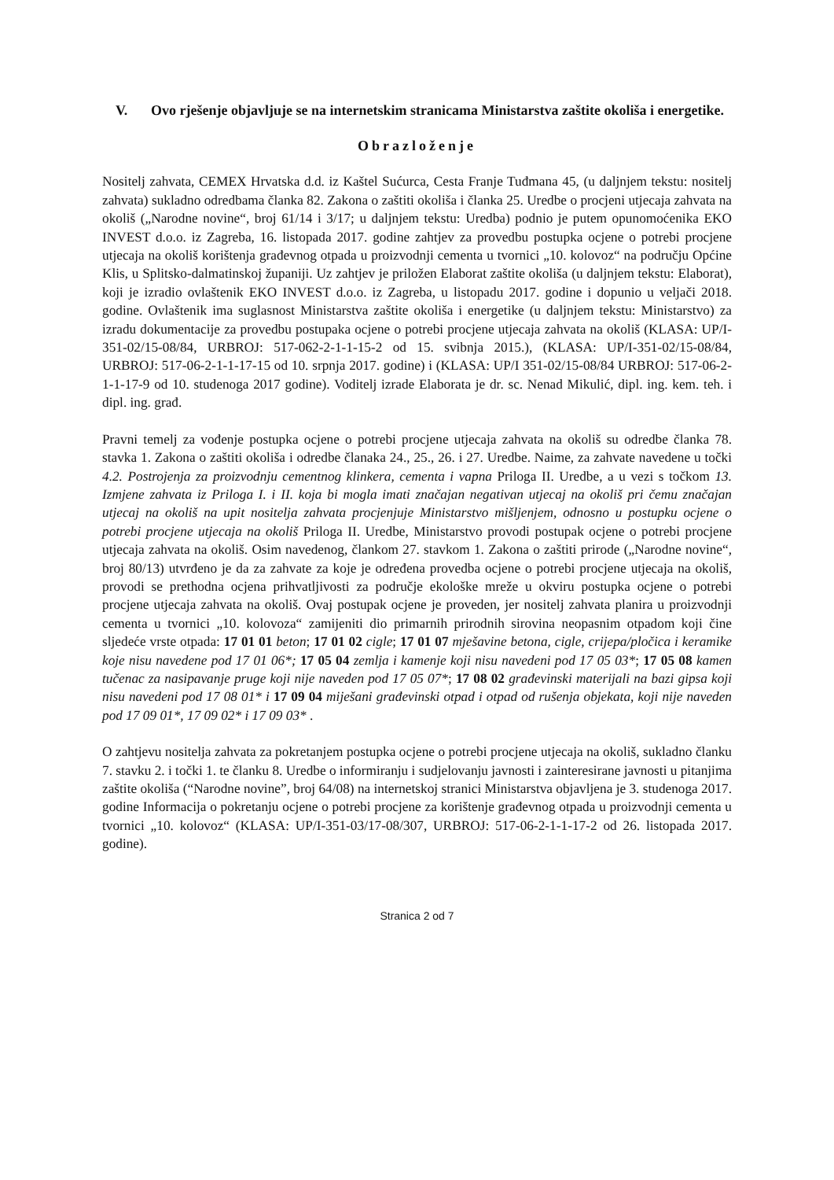V. Ovo rješenje objavljuje se na internetskim stranicama Ministarstva zaštite okoliša i energetike.
Obrazloženje
Nositelj zahvata, CEMEX Hrvatska d.d. iz Kaštel Sućurca, Cesta Franje Tuđmana 45, (u daljnjem tekstu: nositelj zahvata) sukladno odredbama članka 82. Zakona o zaštiti okoliša i članka 25. Uredbe o procjeni utjecaja zahvata na okoliš („Narodne novine“, broj 61/14 i 3/17; u daljnjem tekstu: Uredba) podnio je putem opunomoćenika EKO INVEST d.o.o. iz Zagreba, 16. listopada 2017. godine zahtjev za provedbu postupka ocjene o potrebi procjene utjecaja na okoliš korištenja građevnog otpada u proizvodnji cementa u tvornici „10. kolovoz“ na području Općine Klis, u Splitsko-dalmatinskoj županiji. Uz zahtjev je priložen Elaborat zaštite okoliša (u daljnjem tekstu: Elaborat), koji je izradio ovlaštenik EKO INVEST d.o.o. iz Zagreba, u listopadu 2017. godine i dopunio u veljači 2018. godine. Ovlaštenik ima suglasnost Ministarstva zaštite okoliša i energetike (u daljnjem tekstu: Ministarstvo) za izradu dokumentacije za provedbu postupaka ocjene o potrebi procjene utjecaja zahvata na okoliš (KLASA: UP/I-351-02/15-08/84, URBROJ: 517-062-2-1-1-15-2 od 15. svibnja 2015.), (KLASA: UP/I-351-02/15-08/84, URBROJ: 517-06-2-1-1-17-15 od 10. srpnja 2017. godine) i (KLASA: UP/I 351-02/15-08/84 URBROJ: 517-06-2-1-1-17-9 od 10. studenoga 2017 godine). Voditelj izrade Elaborata je dr. sc. Nenad Mikulić, dipl. ing. kem. teh. i dipl. ing. građ.
Pravni temelj za vođenje postupka ocjene o potrebi procjene utjecaja zahvata na okoliš su odredbe članka 78. stavka 1. Zakona o zaštiti okoliša i odredbe članaka 24., 25., 26. i 27. Uredbe. Naime, za zahvate navedene u točki 4.2. Postrojenja za proizvodnju cementnog klinkera, cementa i vapna Priloga II. Uredbe, a u vezi s točkom 13. Izmjene zahvata iz Priloga I. i II. koja bi mogla imati značajan negativan utjecaj na okoliš pri čemu značajan utjecaj na okoliš na upit nositelja zahvata procjenjuje Ministarstvo mišljenjem, odnosno u postupku ocjene o potrebi procjene utjecaja na okoliš Priloga II. Uredbe, Ministarstvo provodi postupak ocjene o potrebi procjene utjecaja zahvata na okoliš. Osim navedenog, člankom 27. stavkom 1. Zakona o zaštiti prirode („Narodne novine“, broj 80/13) utvrđeno je da za zahvate za koje je određena provedba ocjene o potrebi procjene utjecaja na okoliš, provodi se prethodna ocjena prihvatljivosti za područje ekološke mreže u okviru postupka ocjene o potrebi procjene utjecaja zahvata na okoliš. Ovaj postupak ocjene je proveden, jer nositelj zahvata planira u proizvodnji cementa u tvornici „10. kolovoza“ zamijeniti dio primarnih prirodnih sirovina neopasnim otpadom koji čine sljedeće vrste otpada: 17 01 01 beton; 17 01 02 cigle; 17 01 07 mješavine betona, cigle, crijepa/pločica i keramike koje nisu navedene pod 17 01 06*; 17 05 04 zemlja i kamenje koji nisu navedeni pod 17 05 03*; 17 05 08 kamen tučenac za nasipavanje pruge koji nije naveden pod 17 05 07*; 17 08 02 građevinski materijali na bazi gipsa koji nisu navedeni pod 17 08 01* i 17 09 04 miješani građevinski otpad i otpad od rušenja objekata, koji nije naveden pod 17 09 01*, 17 09 02* i 17 09 03* .
O zahtjevu nositelja zahvata za pokretanjem postupka ocjene o potrebi procjene utjecaja na okoliš, sukladno članku 7. stavku 2. i točki 1. te članku 8. Uredbe o informiranju i sudjelovanju javnosti i zainteresirane javnosti u pitanjima zaštite okoliša (“Narodne novine”, broj 64/08) na internetskoj stranici Ministarstva objavljena je 3. studenoga 2017. godine Informacija o pokretanju ocjene o potrebi procjene za korištenje građevnog otpada u proizvodnji cementa u tvornici „10. kolovoz“ (KLASA: UP/I-351-03/17-08/307, URBROJ: 517-06-2-1-1-17-2 od 26. listopada 2017. godine).
Stranica 2 od 7